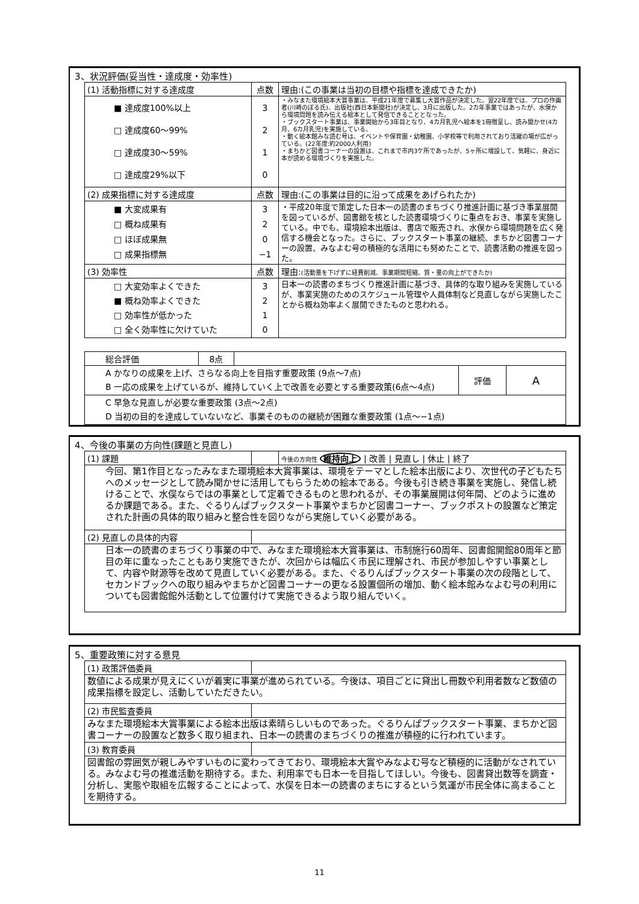3、状況評価(妥当性・達成度・効率性)
| (1) 活動指標に対する達成度 | 点数 | 理由:(この事業は当初の目標や指標を達成できたか) |
| ■ 達成度100%以上 □ 達成度60〜99% □ 達成度30〜59% □ 達成度29%以下 | 3 2 1 0 | ・みなまた環境絵本大賞事業は、平成21年度で募集し大賞作品が決定した。翌22年度では、プロの作画者(川崎のぼる氏)、出版社(西日本新聞社)が決定し、3月に出版した。2カ年事業ではあったが、水俣から環境問題を読み伝える絵本として発信できることとなった。 ・ブックスタート事業は、事業開始から3年目となり、4カ月乳児へ絵本を1冊贈呈し、読み聞かせ(4カ月、6カ月乳児)を実施している。 ・動く絵本館みな読む号は、イベントや保育園・幼稚園、小学校等で利用されており活躍の場が広がっている。(22年度:約2000人利用) ・まちかど図書コーナーの設置は、これまで市内3ケ所であったが、5ヶ所に増設して、気軽に、身近に本が読める環境づくりを実施した。 |
| (2) 成果指標に対する達成度 | 点数 | 理由:(この事業は目的に沿って成果をあげられたか) |
| ■ 大変成果有 □ 概ね成果有 □ ほぼ成果無 □ 成果指標無 | 3 2 0 −1 | ・平成20年度で策定した日本一の読書のまちづくり推進計画に基づき事業展開を図っているが、図書館を核とした読書環境づくりに重点をおき、事業を実施している。中でも、環境絵本出版は、書店で販売され、水俣から環境問題を広く発信する機会となった。さらに、ブックスタート事業の継続、まちかど図書コーナーの設置、みなよむ号の積極的な活用にも努めたことで、読書活動の推進を図った。 |
| (3) 効率性 | 点数 | 理由: (活動量を下げずに経費削減、事業期間短縮、質・量の向上ができたか) |
| □ 大変効率よくできた ■ 概ね効率よくできた □ 効率性が低かった □ 全く効率性に欠けていた | 3 2 1 0 | 日本一の読書のまちづくり推進計画に基づき、具体的な取り組みを実施しているが、事業実施のためのスケジュール管理や人員体制など見直しながら実施したことから概ね効率よく展開できたものと思われる。 |
| 総合評価 | 8点 | | | |
| A かなりの成果を上げ、さらなる向上を目指す重要政策 (9点〜7点) B 一応の成果を上げているが、維持していく上で改善を必要とする重要政策(6点〜4点) | | | 評価 | A |
| C 早急な見直しが必要な重要政策 (3点〜2点) D 当初の目的を達成していないなど、事業そのものの継続が困難な重要政策 (1点〜−1点) | | | | |
4、今後の事業の方向性(課題と見直し)
| (1) 課題 | | 今後の方向性 維持向上 / 改善 / 見直し / 休止 / 終了 |
| 今回、第1作目となったみなまた環境絵本大賞事業は、環境をテーマとした絵本出版により、次世代の子どもたちへのメッセージとして読み聞かせに活用してもらうための絵本である。今後も引き続き事業を実施し、発信し続けることで、水俣ならではの事業として定着できるものと思われるが、その事業展開は何年間、どのように進めるか課題である。また、ぐるりんぱブックスタート事業やまちかど図書コーナー、ブックポストの設置など策定された計画の具体的取り組みと整合性を図りながら実施していく必要がある。 | | |
| (2) 見直しの具体的内容 | | |
| 日本一の読書のまちづくり事業の中で、みなまた環境絵本大賞事業は、市制施行60周年、図書館開館80周年と節目の年に重なったこともあり実施できたが、次回からは幅広く市民に理解され、市民が参加しやすい事業として、内容や財源等を改めて見直していく必要がある。また、ぐるりんぱブックスタート事業の次の段階として、セカンドブックへの取り組みやまちかど図書コーナーの更なる設置個所の増加、動く絵本館みなよむ号の利用についても図書館館外活動として位置付けて実施できるよう取り組んでいく。 | | |
5、重要政策に対する意見
| (1) 政策評価委員 | |
| 数値による成果が見えにくいが着実に事業が進められている。今後は、項目ごとに貸出し冊数や利用者数など数値の成果指標を設定し、活動していただきたい。 | |
| (2) 市民監査委員 | |
| みなまた環境絵本大賞事業による絵本出版は素晴らしいものであった。ぐるりんぱブックスタート事業、まちかど図書コーナーの設置など数多く取り組まれ、日本一の読書のまちづくりの推進が積極的に行われています。 | |
| (3) 教育委員 | |
| 図書館の雰囲気が親しみやすいものに変わってきており、環境絵本大賞やみなよむ号など積極的に活動がなされている。みなよむ号の推進活動を期待する。また、利用率でも日本一を目指してほしい。今後も、図書貸出数等を調査・分析し、実態や取組を広報することによって、水俣を日本一の読書のまちにするという気運が市民全体に高まることを期待する。 | |
11